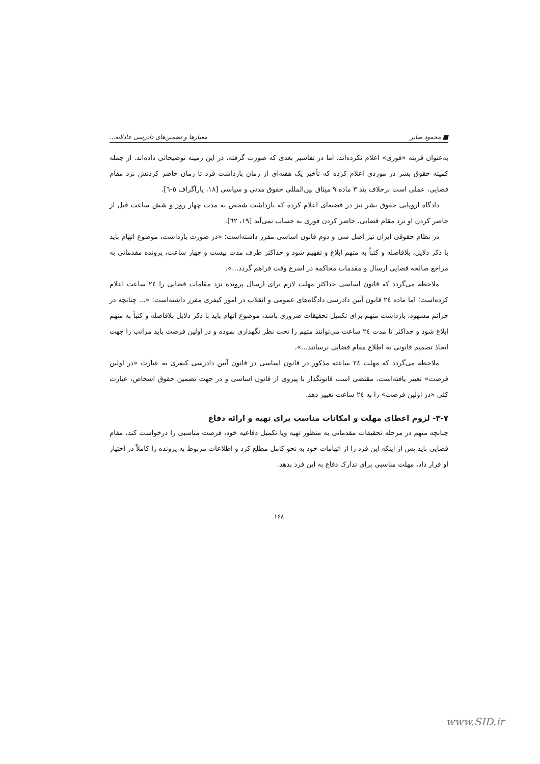■ محمود صابر معیارها و تضمین‌های دادرسی عادلانه...
به‌عنوان قرینه «فوری» اعلام نکرده‌اند، اما در تفاسیر بعدی که صورت گرفته، در این زمینه توضیحاتی داده‌اند. از جمله کمیته حقوق بشر در موردی اعلام کرده که تأخیر یک هفته‌ای از زمان بازداشت فرد تا زمان حاضر کردنش نزد مقام قضایی، عملی است برخلاف بند ۳ ماده ۹ میثاق بین‌المللی حقوق مدنی و سیاسی [۱۸، پاراگراف ٥-٦].
دادگاه اروپایی حقوق بشر نیز در قضیه‌ای اعلام کرده که بازداشت شخص به مدت چهار روز و شش ساعت قبل از حاضر کردن او نزد مقام قضایی، حاضر کردن فوری به حساب نمی‌آید [۱۹، ٦٢].
در نظام حقوقی ایران نیز اصل سی و دوم قانون اساسی مقرر داشته‌است: «در صورت بازداشت، موضوع اتهام باید با ذکر دلایل، بلافاصله و کتباً به متهم ابلاغ و تفهیم شود و حداکثر ظرف مدت بیست و چهار ساعت، پرونده مقدماتی به مراجع صالحه قضایی ارسال و مقدمات محاکمه در اسرع وقت فراهم گردد...».
ملاحظه می‌گردد که قانون اساسی حداکثر مهلت لازم برای ارسال پرونده نزد مقامات قضایی را ٢٤ ساعت اعلام کرده‌است؛ اما ماده ٢٤ قانون آیین دادرسی دادگاه‌های عمومی و انقلاب در امور کیفری مقرر داشته‌است: «... چنانچه در جرائم مشهود، بازداشت متهم برای تکمیل تحقیقات ضروری باشد، موضوع اتهام باید با ذکر دلایل بلافاصله و کتباً به متهم ابلاغ شود و حداکثر تا مدت ٢٤ ساعت می‌توانند متهم را تحت نظر نگهداری نموده و در اولین فرصت باید مراتب را جهت اتخاذ تصمیم قانونی به اطلاع مقام قضایی برسانند...».
ملاحظه می‌گردد که مهلت ٢٤ ساعته مذکور در قانون اساسی در قانون آیین دادرسی کیفری به عبارت «در اولین فرصت» تغییر یافته‌است. مقتضی است قانونگذار با پیروی از قانون اساسی و در جهت تضمین حقوق اشخاص، عبارت کلی «در اولین فرصت» را به ٢٤ ساعت تغییر دهد.
۳-۷- لزوم اعطای مهلت و امکانات مناسب برای تهیه و ارائه دفاع
چنانچه متهم در مرحله تحقیقات مقدماتی به منظور تهیه ویا تکمیل دفاعیه خود، فرصت مناسبی را درخواست کند، مقام قضایی باید پس از اینکه این فرد را از اتهامات خود به نحو کامل مطلع کرد و اطلاعات مربوط به پرونده را کاملاً در اختیار او قرار داد، مهلت مناسبی برای تدارک دفاع به این فرد بدهد.
۱۶۸
www.SID.ir